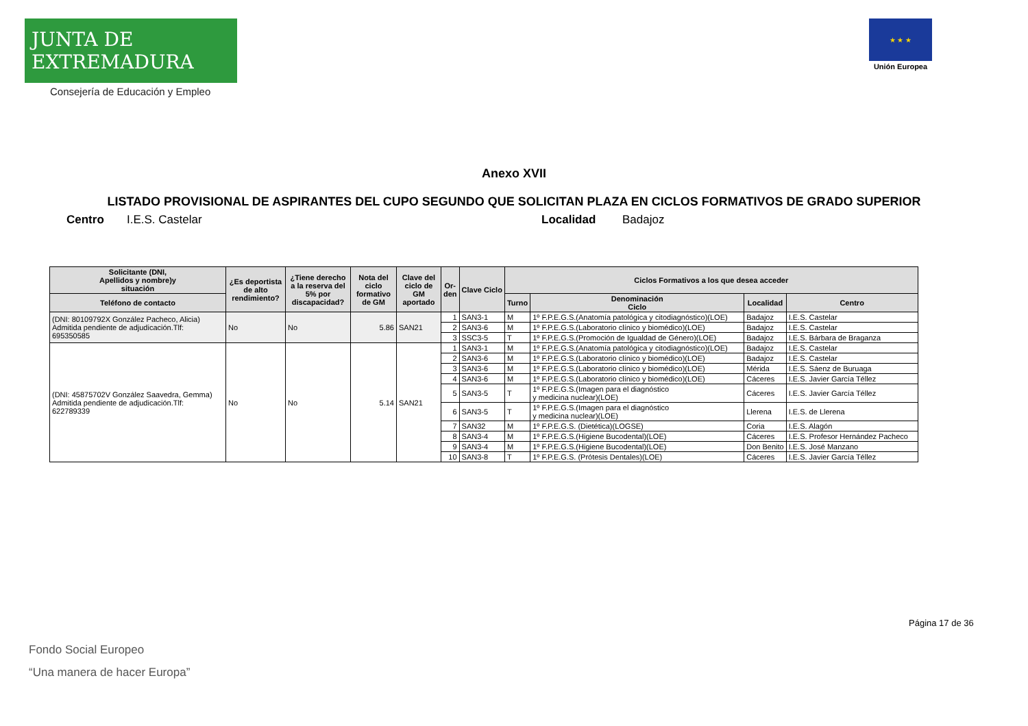JUNTA DE EXTREMADURA
Consejería de Educación y Empleo
★ ★ ★
Unión Europea
Anexo XVII
LISTADO PROVISIONAL DE ASPIRANTES DEL CUPO SEGUNDO QUE SOLICITAN PLAZA EN CICLOS FORMATIVOS DE GRADO SUPERIOR
Centro I.E.S. Castelar Localidad Badajoz
| Solicitante (DNI, Apellidos y nombre)y situación | ¿Es deportista de alto rendimiento? | ¿Tiene derecho a la reserva del 5% por discapacidad? | Nota del ciclo formativo de GM | Clave del ciclo de GM aportado | Or- den | Clave Ciclo | Ciclos Formativos a los que desea acceder | | | |
| --- | --- | --- | --- | --- | --- | --- | --- | --- | --- | --- |
| Teléfono de contacto | | | | | | | Turno | Denominación Ciclo | Localidad | Centro |
| (DNI: 80109792X González Pacheco, Alicia) Admitida pendiente de adjudicación.Tlf: 695350585 | No | No | 5.86 | SAN21 | 1 | SAN3-1 | M | 1º F.P.E.G.S.(Anatomía patológica y citodiagnóstico)(LOE) | Badajoz | I.E.S. Castelar |
| | | | | | 2 | SAN3-6 | M | 1º F.P.E.G.S.(Laboratorio clínico y biomédico)(LOE) | Badajoz | I.E.S. Castelar |
| | | | | | 3 | SSC3-5 | T | 1º F.P.E.G.S.(Promoción de Igualdad de Género)(LOE) | Badajoz | I.E.S. Bárbara de Braganza |
| (DNI: 45875702V González Saavedra, Gemma) Admitida pendiente de adjudicación.Tlf: 622789339 | No | No | 5.14 | SAN21 | 1 | SAN3-1 | M | 1º F.P.E.G.S.(Anatomía patológica y citodiagnóstico)(LOE) | Badajoz | I.E.S. Castelar |
| | | | | | 2 | SAN3-6 | M | 1º F.P.E.G.S.(Laboratorio clínico y biomédico)(LOE) | Badajoz | I.E.S. Castelar |
| | | | | | 3 | SAN3-6 | M | 1º F.P.E.G.S.(Laboratorio clínico y biomédico)(LOE) | Mérida | I.E.S. Sáenz de Buruaga |
| | | | | | 4 | SAN3-6 | M | 1º F.P.E.G.S.(Laboratorio clínico y biomédico)(LOE) | Cáceres | I.E.S. Javier García Téllez |
| | | | | | 5 | SAN3-5 | T | 1º F.P.E.G.S.(Imagen para el diagnóstico y medicina nuclear)(LOE) | Cáceres | I.E.S. Javier García Téllez |
| | | | | | 6 | SAN3-5 | T | 1º F.P.E.G.S.(Imagen para el diagnóstico y medicina nuclear)(LOE) | Llerena | I.E.S. de Llerena |
| | | | | | 7 | SAN32 | M | 1º F.P.E.G.S. (Dietética)(LOGSE) | Coria | I.E.S. Alagón |
| | | | | | 8 | SAN3-4 | M | 1º F.P.E.G.S.(Higiene Bucodental)(LOE) | Cáceres | I.E.S. Profesor Hernández Pacheco |
| | | | | | 9 | SAN3-4 | M | 1º F.P.E.G.S.(Higiene Bucodental)(LOE) | Don Benito | I.E.S. José Manzano |
| | | | | | 10 | SAN3-8 | T | 1º F.P.E.G.S. (Prótesis Dentales)(LOE) | Cáceres | I.E.S. Javier García Téllez |
Página 17 de 36
Fondo Social Europeo
“Una manera de hacer Europa”